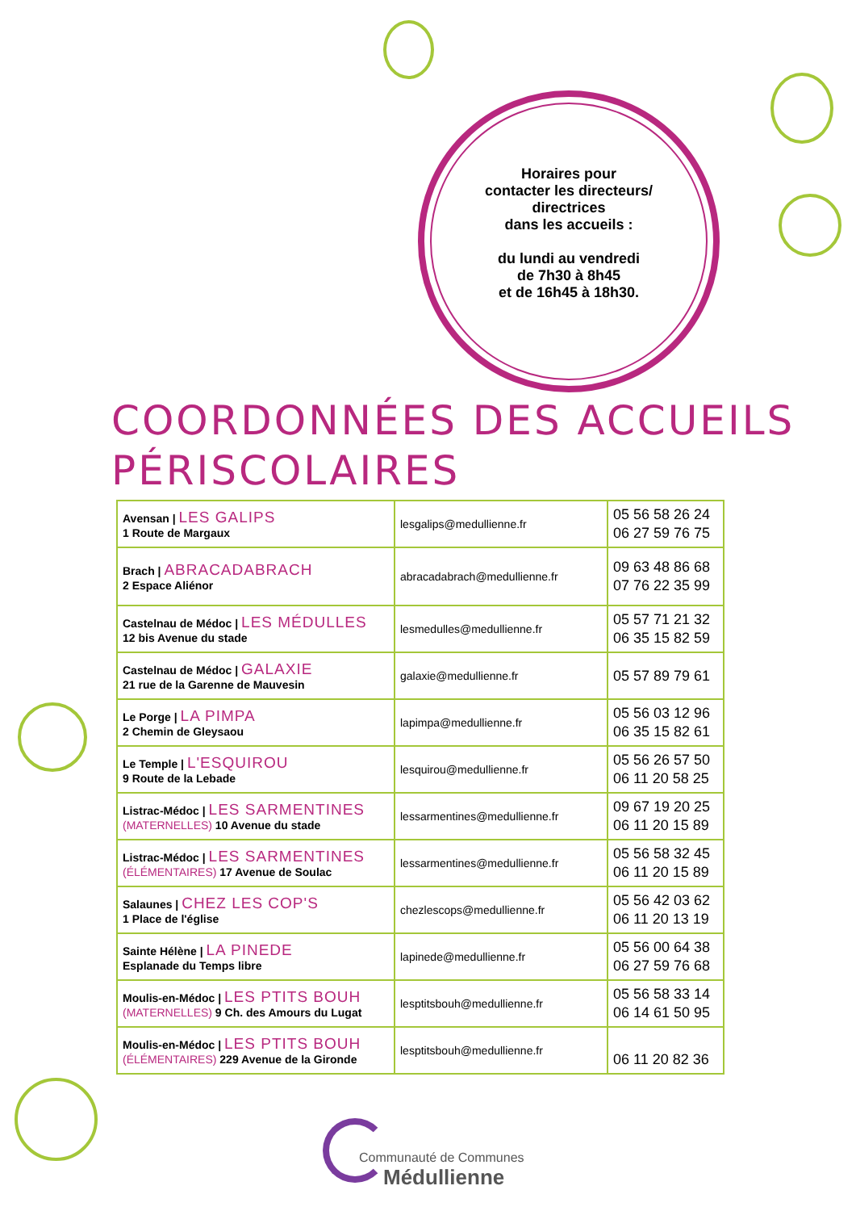Horaires pour
contacter les directeurs/
directrices
dans les accueils :
du lundi au vendredi
de 7h30 à 8h45
et de 16h45 à 18h30.
COORDONNÉES DES ACCUEILS
PÉRISCOLAIRES
| Avensan / LES GALIPS 1 Route de Margaux | lesgalips@medullienne.fr | 05 56 58 26 24 06 27 59 76 75 |
| Brach / ABRACADABRACH 2 Espace Aliénor | abracadabrach@medullienne.fr | 09 63 48 86 68 07 76 22 35 99 |
| Castelnau de Médoc / LES MÉDULLES 12 bis Avenue du stade | lesmedulles@medullienne.fr | 05 57 71 21 32 06 35 15 82 59 |
| Castelnau de Médoc / GALAXIE 21 rue de la Garenne de Mauvesin | galaxie@medullienne.fr | 05 57 89 79 61 |
| Le Porge / LA PIMPA 2 Chemin de Gleysaou | lapimpa@medullienne.fr | 05 56 03 12 96 06 35 15 82 61 |
| Le Temple / L'ESQUIROU 9 Route de la Lebade | lesquirou@medullienne.fr | 05 56 26 57 50 06 11 20 58 25 |
| Listrac-Médoc / LES SARMENTINES (MATERNELLES) 10 Avenue du stade | lessarmentines@medullienne.fr | 09 67 19 20 25 06 11 20 15 89 |
| Listrac-Médoc / LES SARMENTINES (ÉLÉMENTAIRES) 17 Avenue de Soulac | lessarmentines@medullienne.fr | 05 56 58 32 45 06 11 20 15 89 |
| Salaunes / CHEZ LES COP'S 1 Place de l'église | chezlescops@medullienne.fr | 05 56 42 03 62 06 11 20 13 19 |
| Sainte Hélène / LA PINEDE Esplanade du Temps libre | lapinede@medullienne.fr | 05 56 00 64 38 06 27 59 76 68 |
| Moulis-en-Médoc / LES PTITS BOUH (MATERNELLES) 9 Ch. des Amours du Lugat | lesptitsbouh@medullienne.fr | 05 56 58 33 14 06 14 61 50 95 |
| Moulis-en-Médoc / LES PTITS BOUH (ÉLÉMENTAIRES) 229 Avenue de la Gironde | lesptitsbouh@medullienne.fr | 06 11 20 82 36 |
Communauté de Communes
Médullienne